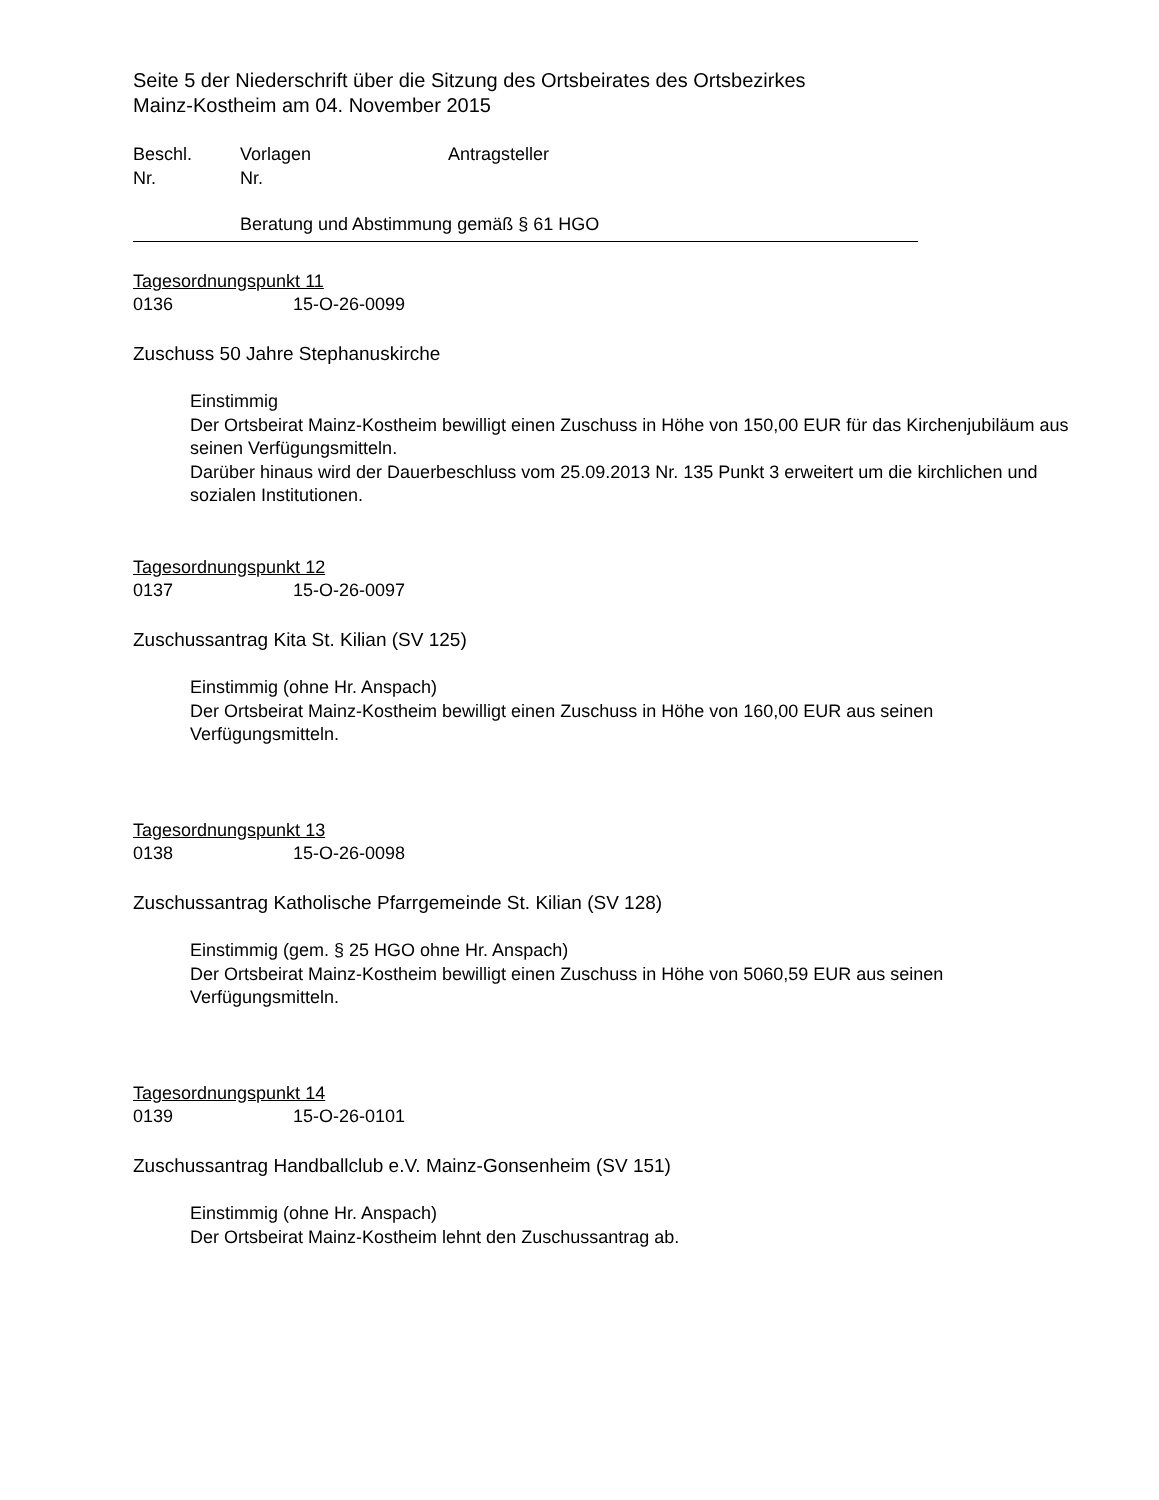Seite 5 der Niederschrift über die Sitzung des Ortsbeirates des Ortsbezirkes
Mainz-Kostheim am 04. November 2015
Beschl.
Nr.
Vorlagen
Nr.
Antragsteller
Beratung und Abstimmung gemäß § 61 HGO
Tagesordnungspunkt 11
0136 15-O-26-0099
Zuschuss 50 Jahre Stephanuskirche
Einstimmig
Der Ortsbeirat Mainz-Kostheim bewilligt einen Zuschuss in Höhe von 150,00 EUR für das Kirchenjubiläum aus seinen Verfügungsmitteln.
Darüber hinaus wird der Dauerbeschluss vom 25.09.2013 Nr. 135 Punkt 3 erweitert um die kirchlichen und sozialen Institutionen.
Tagesordnungspunkt 12
0137 15-O-26-0097
Zuschussantrag Kita St. Kilian (SV 125)
Einstimmig (ohne Hr. Anspach)
Der Ortsbeirat Mainz-Kostheim bewilligt einen Zuschuss in Höhe von 160,00 EUR aus seinen Verfügungsmitteln.
Tagesordnungspunkt 13
0138 15-O-26-0098
Zuschussantrag Katholische Pfarrgemeinde St. Kilian (SV 128)
Einstimmig (gem. § 25 HGO ohne Hr. Anspach)
Der Ortsbeirat Mainz-Kostheim bewilligt einen Zuschuss in Höhe von 5060,59 EUR aus seinen Verfügungsmitteln.
Tagesordnungspunkt 14
0139 15-O-26-0101
Zuschussantrag Handballclub e.V. Mainz-Gonsenheim (SV 151)
Einstimmig (ohne Hr. Anspach)
Der Ortsbeirat Mainz-Kostheim lehnt den Zuschussantrag ab.